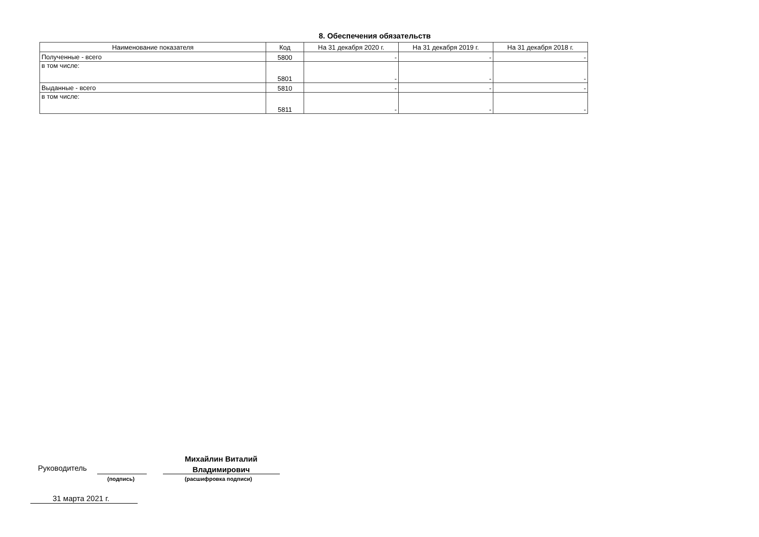8. Обеспечения обязательств
| Наименование показателя | Код | На 31 декабря 2020 г. | На 31 декабря 2019 г. | На 31 декабря 2018 г. |
| --- | --- | --- | --- | --- |
| Полученные - всего | 5800 | - | - | - |
| в том числе: | 5801 | - | - | - |
| Выданные - всего | 5810 | - | - | - |
| в том числе: | 5811 | - | - | - |
Руководитель
(подпись)
Михайлин Виталий
Владимирович
(расшифровка подписи)
31 марта 2021 г.